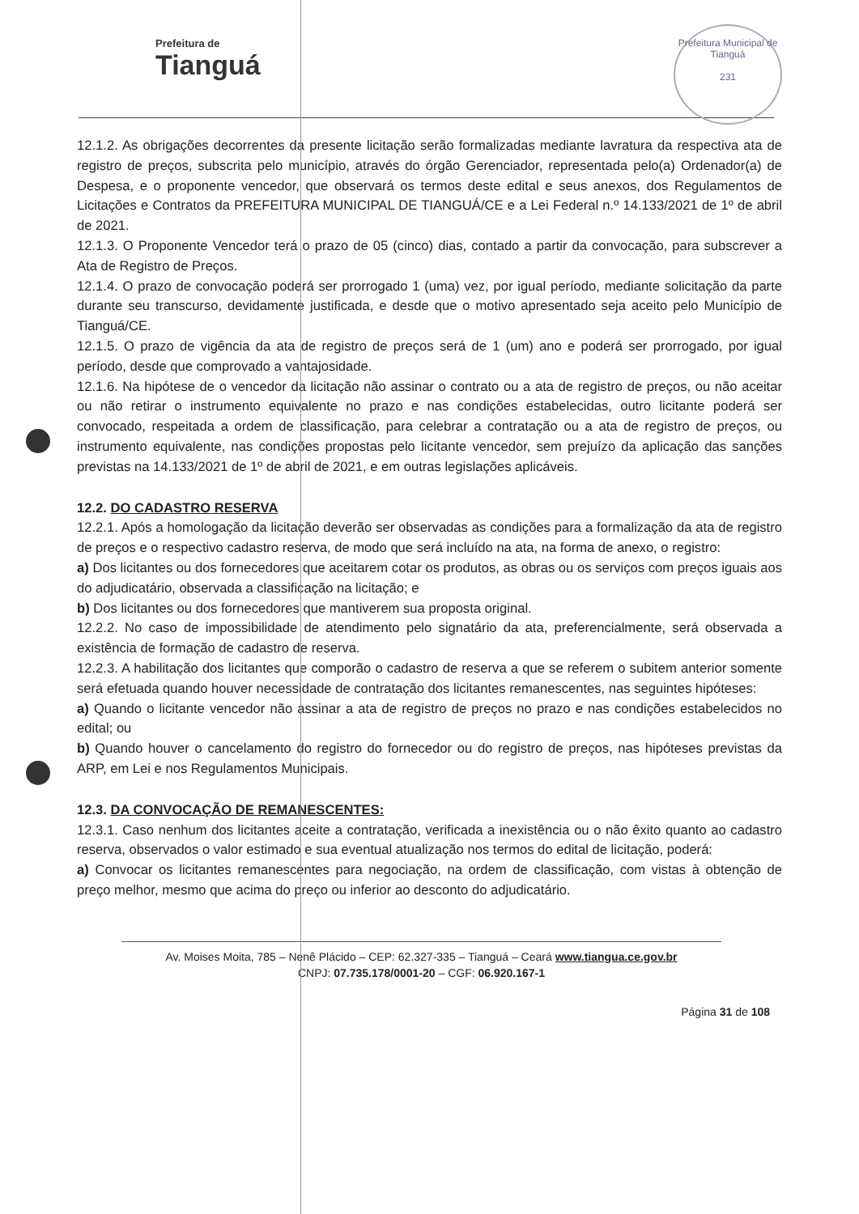Prefeitura de
Tianguá
Prefeitura Municipal de Tianguá
231
12.1.2. As obrigações decorrentes da presente licitação serão formalizadas mediante lavratura da respectiva ata de registro de preços, subscrita pelo município, através do órgão Gerenciador, representada pelo(a) Ordenador(a) de Despesa, e o proponente vencedor, que observará os termos deste edital e seus anexos, dos Regulamentos de Licitações e Contratos da PREFEITURA MUNICIPAL DE TIANGUÁ/CE e a Lei Federal n.º 14.133/2021 de 1º de abril de 2021.
12.1.3. O Proponente Vencedor terá o prazo de 05 (cinco) dias, contado a partir da convocação, para subscrever a Ata de Registro de Preços.
12.1.4. O prazo de convocação poderá ser prorrogado 1 (uma) vez, por igual período, mediante solicitação da parte durante seu transcurso, devidamente justificada, e desde que o motivo apresentado seja aceito pelo Município de Tianguá/CE.
12.1.5. O prazo de vigência da ata de registro de preços será de 1 (um) ano e poderá ser prorrogado, por igual período, desde que comprovado a vantajosidade.
12.1.6. Na hipótese de o vencedor da licitação não assinar o contrato ou a ata de registro de preços, ou não aceitar ou não retirar o instrumento equivalente no prazo e nas condições estabelecidas, outro licitante poderá ser convocado, respeitada a ordem de classificação, para celebrar a contratação ou a ata de registro de preços, ou instrumento equivalente, nas condições propostas pelo licitante vencedor, sem prejuízo da aplicação das sanções previstas na 14.133/2021 de 1º de abril de 2021, e em outras legislações aplicáveis.
12.2. DO CADASTRO RESERVA
12.2.1. Após a homologação da licitação deverão ser observadas as condições para a formalização da ata de registro de preços e o respectivo cadastro reserva, de modo que será incluído na ata, na forma de anexo, o registro:
a) Dos licitantes ou dos fornecedores que aceitarem cotar os produtos, as obras ou os serviços com preços iguais aos do adjudicatário, observada a classificação na licitação; e
b) Dos licitantes ou dos fornecedores que mantiverem sua proposta original.
12.2.2. No caso de impossibilidade de atendimento pelo signatário da ata, preferencialmente, será observada a existência de formação de cadastro de reserva.
12.2.3. A habilitação dos licitantes que comporão o cadastro de reserva a que se referem o subitem anterior somente será efetuada quando houver necessidade de contratação dos licitantes remanescentes, nas seguintes hipóteses:
a) Quando o licitante vencedor não assinar a ata de registro de preços no prazo e nas condições estabelecidos no edital; ou
b) Quando houver o cancelamento do registro do fornecedor ou do registro de preços, nas hipóteses previstas da ARP, em Lei e nos Regulamentos Municipais.
12.3. DA CONVOCAÇÃO DE REMANESCENTES:
12.3.1. Caso nenhum dos licitantes aceite a contratação, verificada a inexistência ou o não êxito quanto ao cadastro reserva, observados o valor estimado e sua eventual atualização nos termos do edital de licitação, poderá:
a) Convocar os licitantes remanescentes para negociação, na ordem de classificação, com vistas à obtenção de preço melhor, mesmo que acima do preço ou inferior ao desconto do adjudicatário.
Av. Moises Moita, 785 – Nenê Plácido – CEP: 62.327-335 – Tianguá – Ceará www.tiangua.ce.gov.br
CNPJ: 07.735.178/0001-20 – CGF: 06.920.167-1
Página 31 de 108